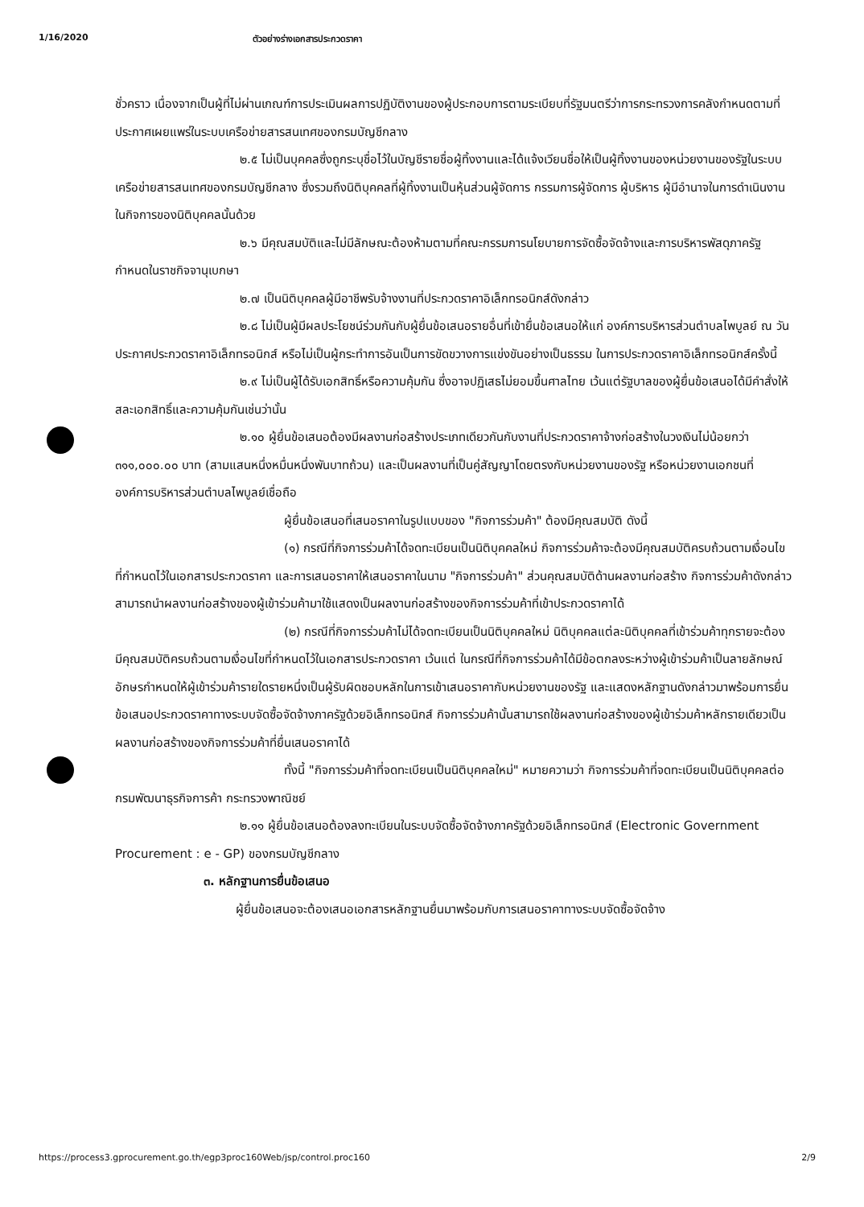1/16/2020 ตัวอย่างร่างเอกสารประกวดราคา
ชั่วคราว เนื่องจากเป็นผู้ที่ไม่ผ่านเกณฑ์การประเมินผลการปฏิบัติงานของผู้ประกอบการตามระเบียบที่รัฐมนตรีว่าการกระทรวงการคลังกำหนดตามที่ประกาศเผยแพร่ในระบบเครือข่ายสารสนเทศของกรมบัญชีกลาง
๒.๕ ไม่เป็นบุคคลซึ่งถูกระบุชื่อไว้ในบัญชีรายชื่อผู้ทิ้งงานและได้แจ้งเวียนชื่อให้เป็นผู้ทิ้งงานของหน่วยงานของรัฐในระบบเครือข่ายสารสนเทศของกรมบัญชีกลาง ซึ่งรวมถึงนิติบุคคลที่ผู้ทิ้งงานเป็นหุ้นส่วนผู้จัดการ กรรมการผู้จัดการ ผู้บริหาร ผู้มีอำนาจในการดำเนินงานในกิจการของนิติบุคคลนั้นด้วย
๒.๖ มีคุณสมบัติและไม่มีลักษณะต้องห้ามตามที่คณะกรรมการนโยบายการจัดซื้อจัดจ้างและการบริหารพัสดุภาครัฐกำหนดในราชกิจจานุเบกษา
๒.๗ เป็นนิติบุคคลผู้มีอาชีพรับจ้างงานที่ประกวดราคาอิเล็กทรอนิกส์ดังกล่าว
๒.๘ ไม่เป็นผู้มีผลประโยชน์ร่วมกันกับผู้ยื่นข้อเสนอรายอื่นที่เข้ายื่นข้อเสนอให้แก่ องค์การบริหารส่วนตำบลไพบูลย์ ณ วันประกาศประกวดราคาอิเล็กทรอนิกส์ หรือไม่เป็นผู้กระทำการอันเป็นการขัดขวางการแข่งขันอย่างเป็นธรรม ในการประกวดราคาอิเล็กทรอนิกส์ครั้งนี้
๒.๙ ไม่เป็นผู้ได้รับเอกสิทธิ์หรือความคุ้มกัน ซึ่งอาจปฏิเสธไม่ยอมขึ้นศาลไทย เว้นแต่รัฐบาลของผู้ยื่นข้อเสนอได้มีคำสั่งให้สละเอกสิทธิ์และความคุ้มกันเช่นว่านั้น
๒.๑๐ ผู้ยื่นข้อเสนอต้องมีผลงานก่อสร้างประเภทเดียวกันกับงานที่ประกวดราคาจ้างก่อสร้างในวงเงินไม่น้อยกว่า ๓๑๑,๐๐๐.๐๐ บาท (สามแสนหนึ่งหมื่นหนึ่งพันบาทถ้วน) และเป็นผลงานที่เป็นคู่สัญญาโดยตรงกับหน่วยงานของรัฐ หรือหน่วยงานเอกชนที่องค์การบริหารส่วนตำบลไพบูลย์เชื่อถือ
ผู้ยื่นข้อเสนอที่เสนอราคาในรูปแบบของ "กิจการร่วมค้า" ต้องมีคุณสมบัติ ดังนี้
(๑) กรณีที่กิจการร่วมค้าได้จดทะเบียนเป็นนิติบุคคลใหม่ กิจการร่วมค้าจะต้องมีคุณสมบัติครบถ้วนตามเงื่อนไขที่กำหนดไว้ในเอกสารประกวดราคา และการเสนอราคาให้เสนอราคาในนาม "กิจการร่วมค้า" ส่วนคุณสมบัติด้านผลงานก่อสร้าง กิจการร่วมค้าดังกล่าวสามารถนำผลงานก่อสร้างของผู้เข้าร่วมค้ามาใช้แสดงเป็นผลงานก่อสร้างของกิจการร่วมค้าที่เข้าประกวดราคาได้
(๒) กรณีที่กิจการร่วมค้าไม่ได้จดทะเบียนเป็นนิติบุคคลใหม่ นิติบุคคลแต่ละนิติบุคคลที่เข้าร่วมค้าทุกรายจะต้องมีคุณสมบัติครบถ้วนตามเงื่อนไขที่กำหนดไว้ในเอกสารประกวดราคา เว้นแต่ ในกรณีที่กิจการร่วมค้าได้มีข้อตกลงระหว่างผู้เข้าร่วมค้าเป็นลายลักษณ์อักษรกำหนดให้ผู้เข้าร่วมค้ารายใดรายหนึ่งเป็นผู้รับผิดชอบหลักในการเข้าเสนอราคากับหน่วยงานของรัฐ และแสดงหลักฐานดังกล่าวมาพร้อมการยื่นข้อเสนอประกวดราคาทางระบบจัดซื้อจัดจ้างภาครัฐด้วยอิเล็กทรอนิกส์ กิจการร่วมค้านั้นสามารถใช้ผลงานก่อสร้างของผู้เข้าร่วมค้าหลักรายเดียวเป็นผลงานก่อสร้างของกิจการร่วมค้าที่ยื่นเสนอราคาได้
ทั้งนี้ "กิจการร่วมค้าที่จดทะเบียนเป็นนิติบุคคลใหม่" หมายความว่า กิจการร่วมค้าที่จดทะเบียนเป็นนิติบุคคลต่อกรมพัฒนาธุรกิจการค้า กระทรวงพาณิชย์
๒.๑๑ ผู้ยื่นข้อเสนอต้องลงทะเบียนในระบบจัดซื้อจัดจ้างภาครัฐด้วยอิเล็กทรอนิกส์ (Electronic Government Procurement : e - GP) ของกรมบัญชีกลาง
๓. หลักฐานการยื่นข้อเสนอ
ผู้ยื่นข้อเสนอจะต้องเสนอเอกสารหลักฐานยื่นมาพร้อมกับการเสนอราคาทางระบบจัดซื้อจัดจ้าง
https://process3.gprocurement.go.th/egp3proc160Web/jsp/control.proc160 2/9